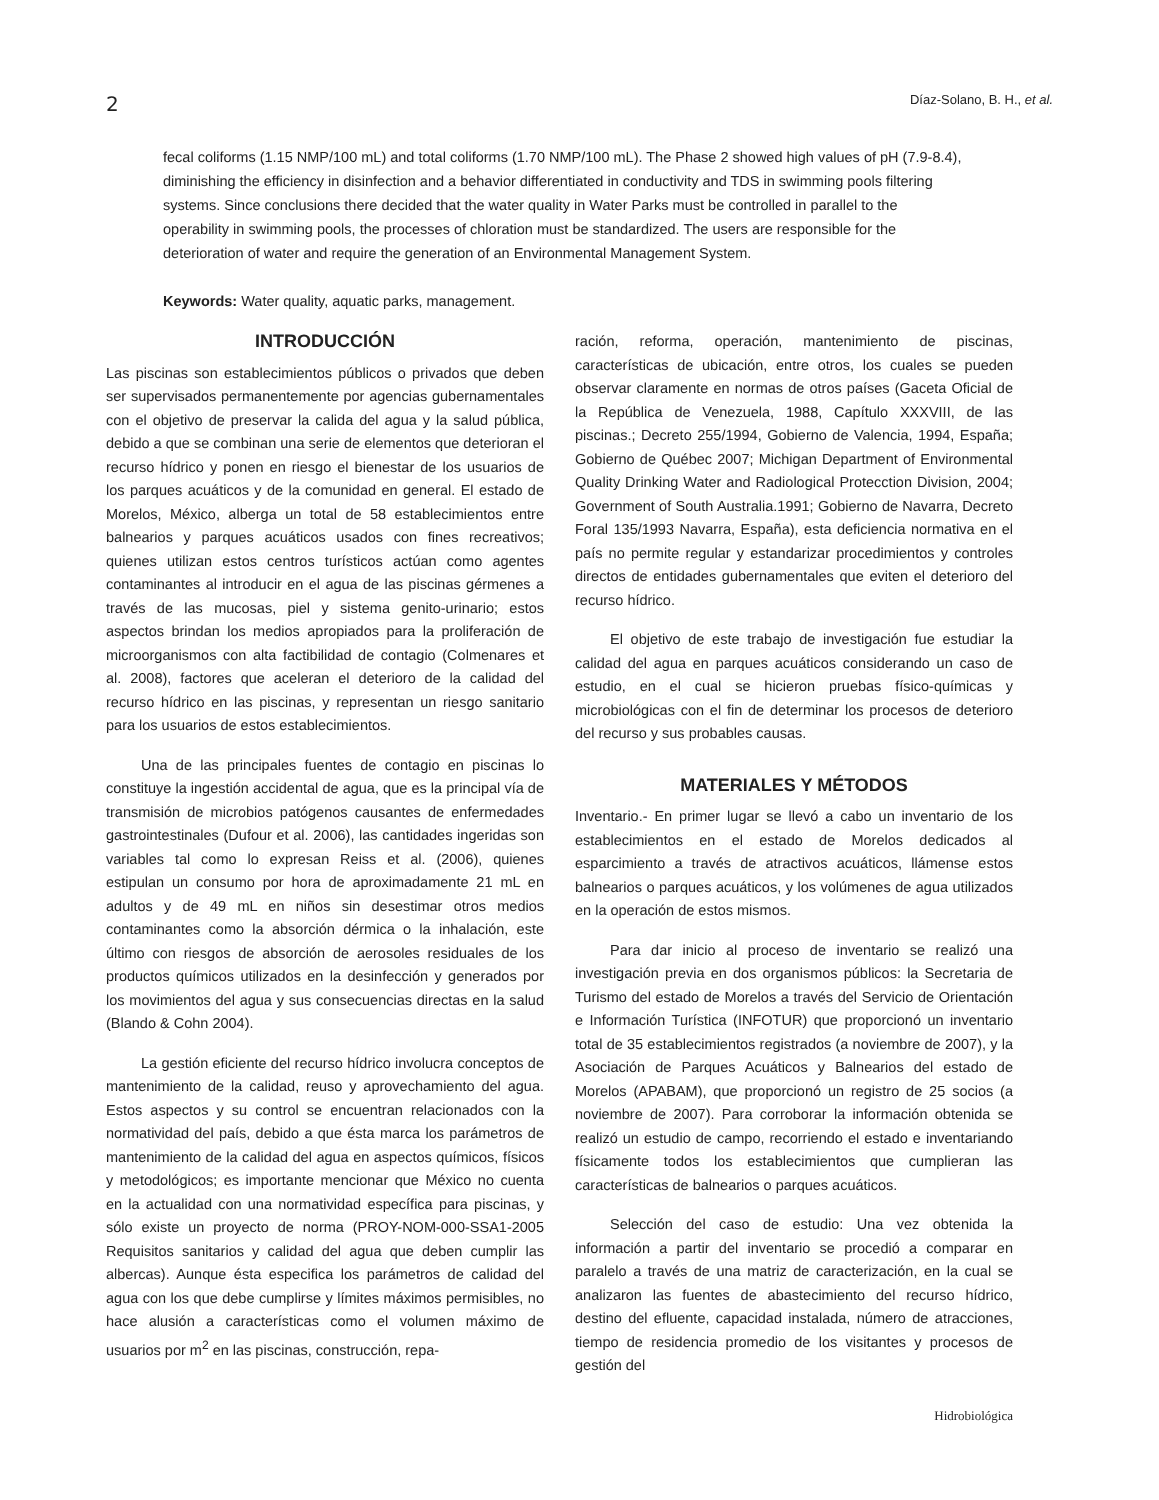2 Díaz-Solano, B. H., et al.
fecal coliforms (1.15 NMP/100 mL) and total coliforms (1.70 NMP/100 mL). The Phase 2 showed high values of pH (7.9-8.4), diminishing the efficiency in disinfection and a behavior differentiated in conductivity and TDS in swimming pools filtering systems. Since conclusions there decided that the water quality in Water Parks must be controlled in parallel to the operability in swimming pools, the processes of chloration must be standardized. The users are responsible for the deterioration of water and require the generation of an Environmental Management System.
Keywords: Water quality, aquatic parks, management.
INTRODUCCIÓN
Las piscinas son establecimientos públicos o privados que deben ser supervisados permanentemente por agencias gubernamentales con el objetivo de preservar la calida del agua y la salud pública, debido a que se combinan una serie de elementos que deterioran el recurso hídrico y ponen en riesgo el bienestar de los usuarios de los parques acuáticos y de la comunidad en general. El estado de Morelos, México, alberga un total de 58 establecimientos entre balnearios y parques acuáticos usados con fines recreativos; quienes utilizan estos centros turísticos actúan como agentes contaminantes al introducir en el agua de las piscinas gérmenes a través de las mucosas, piel y sistema genito-urinario; estos aspectos brindan los medios apropiados para la proliferación de microorganismos con alta factibilidad de contagio (Colmenares et al. 2008), factores que aceleran el deterioro de la calidad del recurso hídrico en las piscinas, y representan un riesgo sanitario para los usuarios de estos establecimientos.
Una de las principales fuentes de contagio en piscinas lo constituye la ingestión accidental de agua, que es la principal vía de transmisión de microbios patógenos causantes de enfermedades gastrointestinales (Dufour et al. 2006), las cantidades ingeridas son variables tal como lo expresan Reiss et al. (2006), quienes estipulan un consumo por hora de aproximadamente 21 mL en adultos y de 49 mL en niños sin desestimar otros medios contaminantes como la absorción dérmica o la inhalación, este último con riesgos de absorción de aerosoles residuales de los productos químicos utilizados en la desinfección y generados por los movimientos del agua y sus consecuencias directas en la salud (Blando & Cohn 2004).
La gestión eficiente del recurso hídrico involucra conceptos de mantenimiento de la calidad, reuso y aprovechamiento del agua. Estos aspectos y su control se encuentran relacionados con la normatividad del país, debido a que ésta marca los parámetros de mantenimiento de la calidad del agua en aspectos químicos, físicos y metodológicos; es importante mencionar que México no cuenta en la actualidad con una normatividad específica para piscinas, y sólo existe un proyecto de norma (PROY-NOM-000-SSA1-2005 Requisitos sanitarios y calidad del agua que deben cumplir las albercas). Aunque ésta especifica los parámetros de calidad del agua con los que debe cumplirse y límites máximos permisibles, no hace alusión a características como el volumen máximo de usuarios por m<sup>2</sup> en las piscinas, construcción, repa-
ración, reforma, operación, mantenimiento de piscinas, características de ubicación, entre otros, los cuales se pueden observar claramente en normas de otros países (Gaceta Oficial de la República de Venezuela, 1988, Capítulo XXXVIII, de las piscinas.; Decreto 255/1994, Gobierno de Valencia, 1994, España; Gobierno de Québec 2007; Michigan Department of Environmental Quality Drinking Water and Radiological Protecction Division, 2004; Government of South Australia.1991; Gobierno de Navarra, Decreto Foral 135/1993 Navarra, España), esta deficiencia normativa en el país no permite regular y estandarizar procedimientos y controles directos de entidades gubernamentales que eviten el deterioro del recurso hídrico.
El objetivo de este trabajo de investigación fue estudiar la calidad del agua en parques acuáticos considerando un caso de estudio, en el cual se hicieron pruebas físico-químicas y microbiológicas con el fin de determinar los procesos de deterioro del recurso y sus probables causas.
MATERIALES Y MÉTODOS
Inventario.- En primer lugar se llevó a cabo un inventario de los establecimientos en el estado de Morelos dedicados al esparcimiento a través de atractivos acuáticos, llámense estos balnearios o parques acuáticos, y los volúmenes de agua utilizados en la operación de estos mismos.
Para dar inicio al proceso de inventario se realizó una investigación previa en dos organismos públicos: la Secretaria de Turismo del estado de Morelos a través del Servicio de Orientación e Información Turística (INFOTUR) que proporcionó un inventario total de 35 establecimientos registrados (a noviembre de 2007), y la Asociación de Parques Acuáticos y Balnearios del estado de Morelos (APABAM), que proporcionó un registro de 25 socios (a noviembre de 2007). Para corroborar la información obtenida se realizó un estudio de campo, recorriendo el estado e inventariando físicamente todos los establecimientos que cumplieran las características de balnearios o parques acuáticos.
Selección del caso de estudio: Una vez obtenida la información a partir del inventario se procedió a comparar en paralelo a través de una matriz de caracterización, en la cual se analizaron las fuentes de abastecimiento del recurso hídrico, destino del efluente, capacidad instalada, número de atracciones, tiempo de residencia promedio de los visitantes y procesos de gestión del
Hidrobiológica